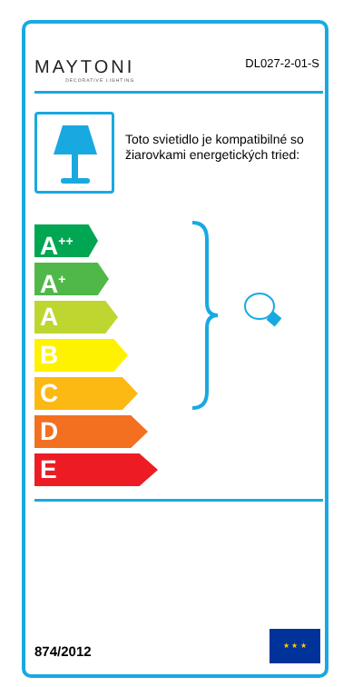MAYTONI
DECORATIVE LIGHTING
DL027-2-01-S
Toto svietidlo je kompatibilné so žiarovkami energetických tried:
A<sup>++</sup>
A<sup>+</sup>
A
B
C
D
E
874/2012
★ ★ ★